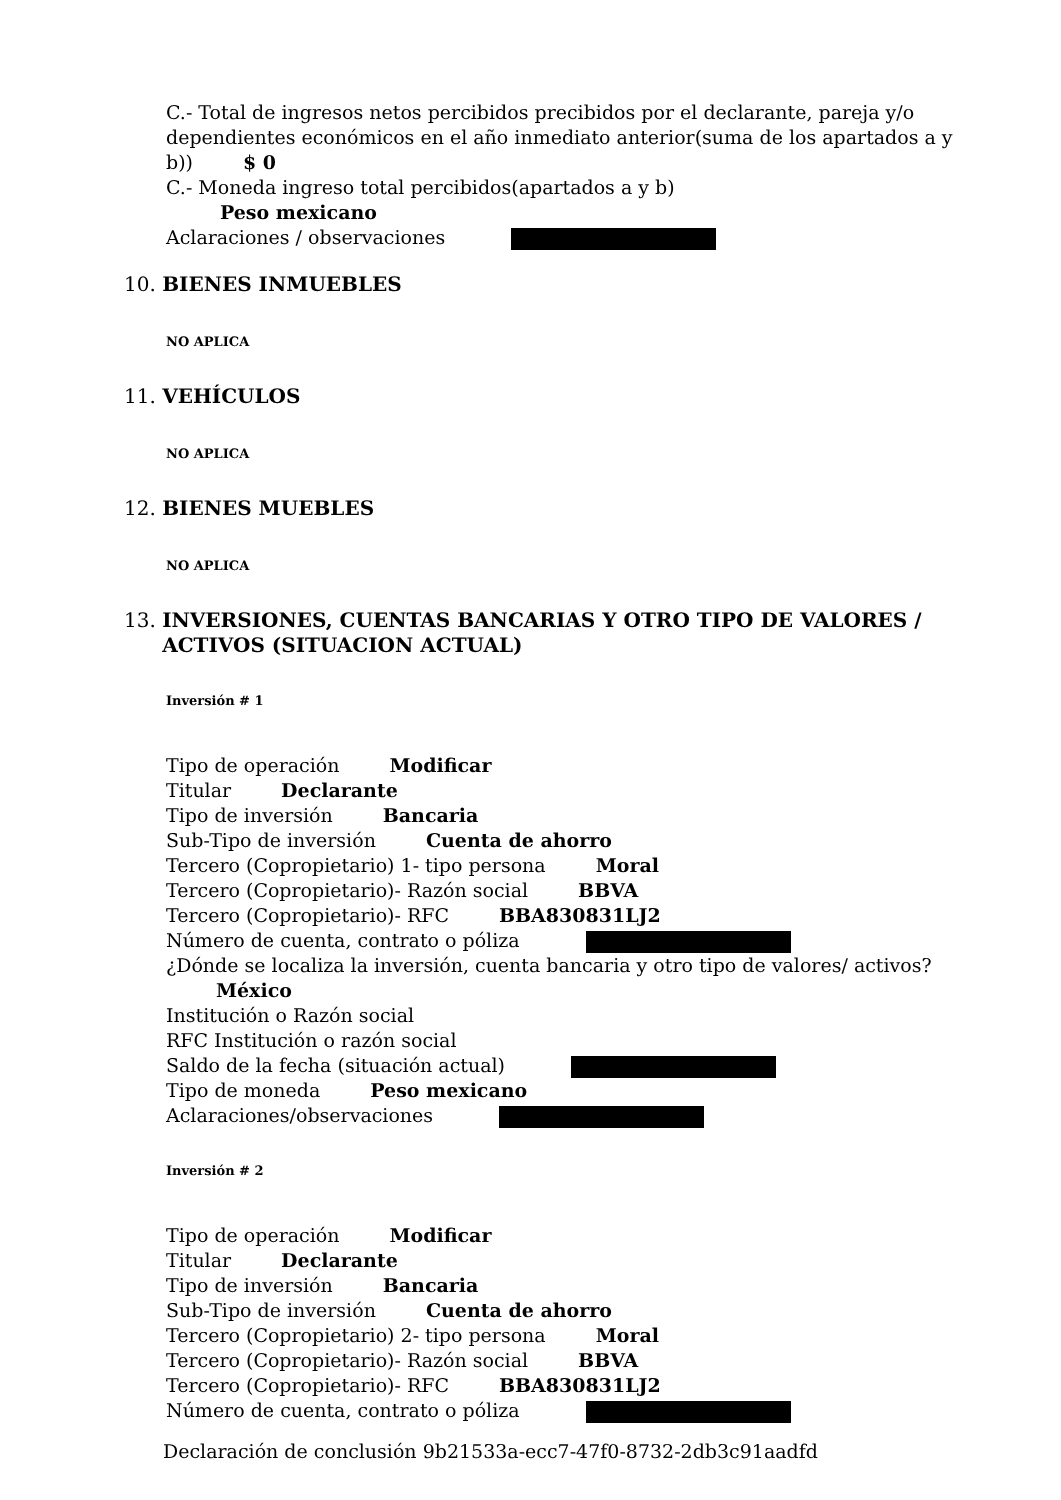C.- Total de ingresos netos percibidos precibidos por el declarante, pareja y/o dependientes económicos en el año inmediato anterior(suma de los apartados a y b)) $ 0
C.- Moneda ingreso total percibidos(apartados a y b)
Peso mexicano
Aclaraciones / observaciones
10. BIENES INMUEBLES
NO APLICA
11. VEHÍCULOS
NO APLICA
12. BIENES MUEBLES
NO APLICA
13. INVERSIONES, CUENTAS BANCARIAS Y OTRO TIPO DE VALORES / ACTIVOS (SITUACION ACTUAL)
Inversión # 1
Tipo de operación Modificar
Titular Declarante
Tipo de inversión Bancaria
Sub-Tipo de inversión Cuenta de ahorro
Tercero (Copropietario) 1- tipo persona Moral
Tercero (Copropietario)- Razón social BBVA
Tercero (Copropietario)- RFC BBA830831LJ2
Número de cuenta, contrato o póliza
¿Dónde se localiza la inversión, cuenta bancaria y otro tipo de valores/ activos? México
Institución o Razón social
RFC Institución o razón social
Saldo de la fecha (situación actual)
Tipo de moneda Peso mexicano
Aclaraciones/observaciones
Inversión # 2
Tipo de operación Modificar
Titular Declarante
Tipo de inversión Bancaria
Sub-Tipo de inversión Cuenta de ahorro
Tercero (Copropietario) 2- tipo persona Moral
Tercero (Copropietario)- Razón social BBVA
Tercero (Copropietario)- RFC BBA830831LJ2
Número de cuenta, contrato o póliza
Declaración de conclusión 9b21533a-ecc7-47f0-8732-2db3c91aadfd